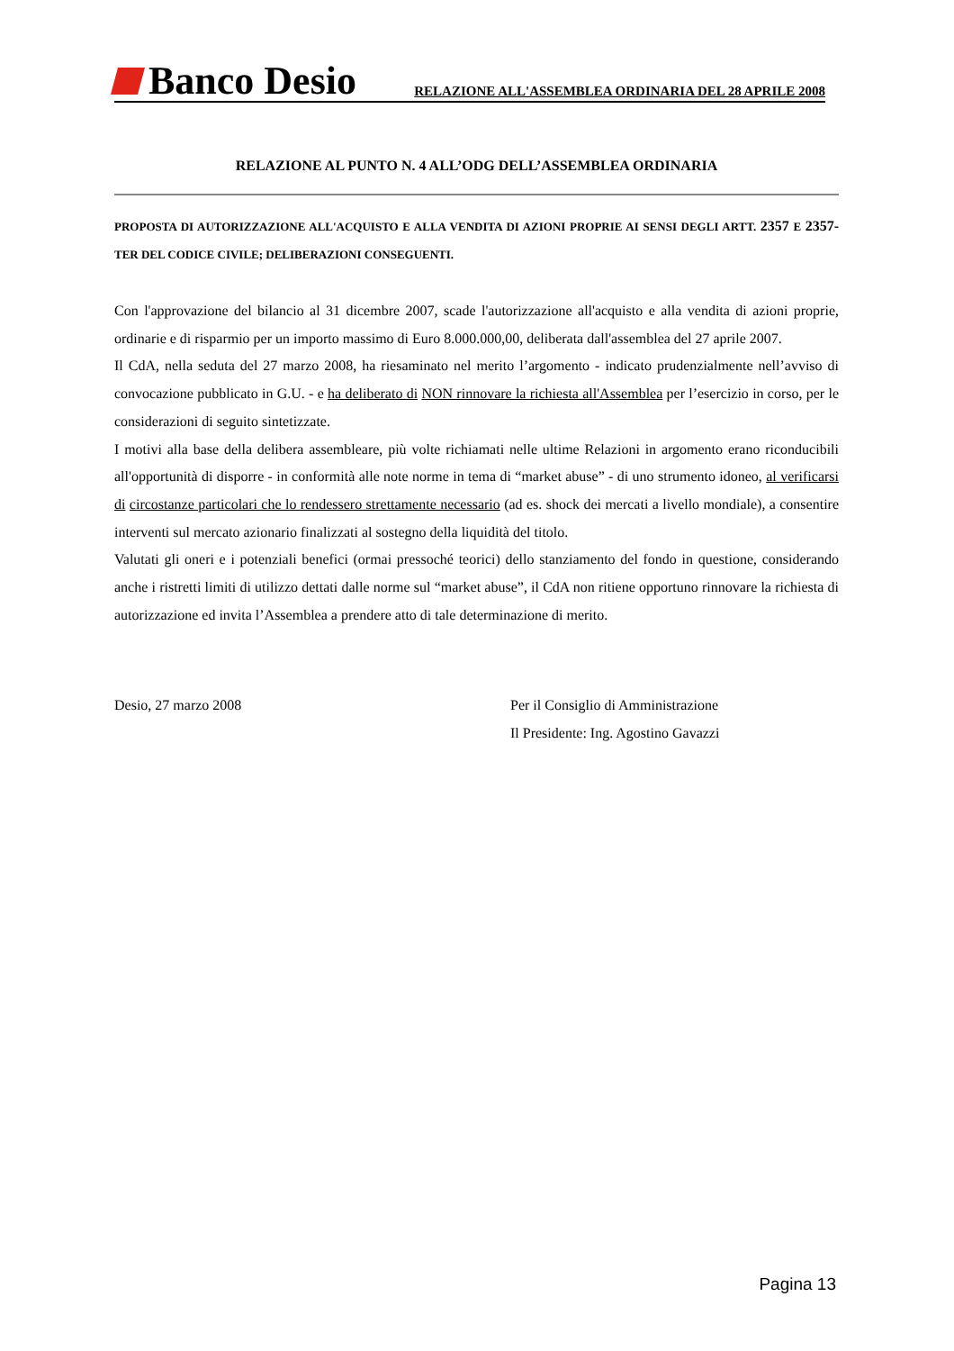Banco Desio
RELAZIONE ALL'ASSEMBLEA ORDINARIA DEL 28 APRILE 2008
RELAZIONE AL PUNTO N. 4 ALL’ODG DELL’ASSEMBLEA ORDINARIA
PROPOSTA DI AUTORIZZAZIONE ALL'ACQUISTO E ALLA VENDITA DI AZIONI PROPRIE AI SENSI DEGLI ARTT. 2357 E 2357-TER DEL CODICE CIVILE; DELIBERAZIONI CONSEGUENTI.
Con l'approvazione del bilancio al 31 dicembre 2007, scade l'autorizzazione all'acquisto e alla vendita di azioni proprie, ordinarie e di risparmio per un importo massimo di Euro 8.000.000,00, deliberata dall'assemblea del 27 aprile 2007.
Il CdA, nella seduta del 27 marzo 2008, ha riesaminato nel merito l’argomento - indicato prudenzialmente nell’avviso di convocazione pubblicato in G.U. - e ha deliberato di NON rinnovare la richiesta all'Assemblea per l’esercizio in corso, per le considerazioni di seguito sintetizzate.
I motivi alla base della delibera assembleare, più volte richiamati nelle ultime Relazioni in argomento erano riconducibili all'opportunità di disporre - in conformità alle note norme in tema di “market abuse” - di uno strumento idoneo, al verificarsi di circostanze particolari che lo rendessero strettamente necessario (ad es. shock dei mercati a livello mondiale), a consentire interventi sul mercato azionario finalizzati al sostegno della liquidità del titolo.
Valutati gli oneri e i potenziali benefici (ormai pressoché teorici) dello stanziamento del fondo in questione, considerando anche i ristretti limiti di utilizzo dettati dalle norme sul “market abuse”, il CdA non ritiene opportuno rinnovare la richiesta di autorizzazione ed invita l’Assemblea a prendere atto di tale determinazione di merito.
Desio, 27 marzo 2008 Per il Consiglio di Amministrazione
Il Presidente: Ing. Agostino Gavazzi
Pagina 13